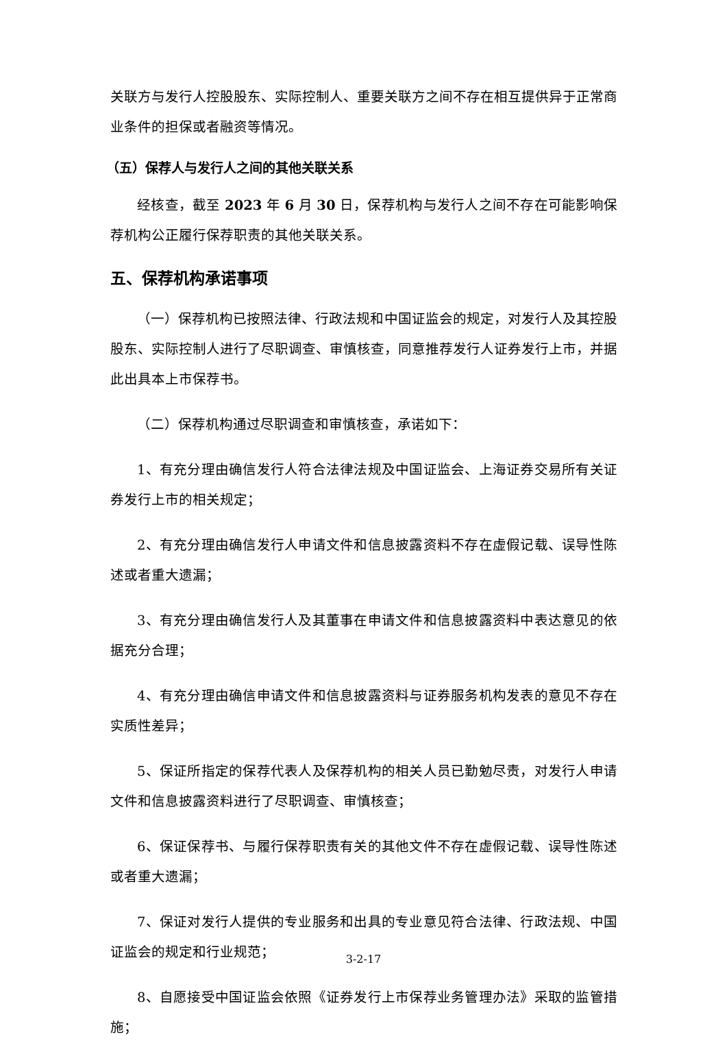关联方与发行人控股股东、实际控制人、重要关联方之间不存在相互提供异于正常商业条件的担保或者融资等情况。
（五）保荐人与发行人之间的其他关联关系
经核查，截至 2023 年 6 月 30 日，保荐机构与发行人之间不存在可能影响保荐机构公正履行保荐职责的其他关联关系。
五、保荐机构承诺事项
（一）保荐机构已按照法律、行政法规和中国证监会的规定，对发行人及其控股股东、实际控制人进行了尽职调查、审慎核查，同意推荐发行人证券发行上市，并据此出具本上市保荐书。
（二）保荐机构通过尽职调查和审慎核查，承诺如下：
1、有充分理由确信发行人符合法律法规及中国证监会、上海证券交易所有关证券发行上市的相关规定；
2、有充分理由确信发行人申请文件和信息披露资料不存在虚假记载、误导性陈述或者重大遗漏；
3、有充分理由确信发行人及其董事在申请文件和信息披露资料中表达意见的依据充分合理；
4、有充分理由确信申请文件和信息披露资料与证券服务机构发表的意见不存在实质性差异；
5、保证所指定的保荐代表人及保荐机构的相关人员已勤勉尽责，对发行人申请文件和信息披露资料进行了尽职调查、审慎核查；
6、保证保荐书、与履行保荐职责有关的其他文件不存在虚假记载、误导性陈述或者重大遗漏；
7、保证对发行人提供的专业服务和出具的专业意见符合法律、行政法规、中国证监会的规定和行业规范；
8、自愿接受中国证监会依照《证券发行上市保荐业务管理办法》采取的监管措施；
3-2-17